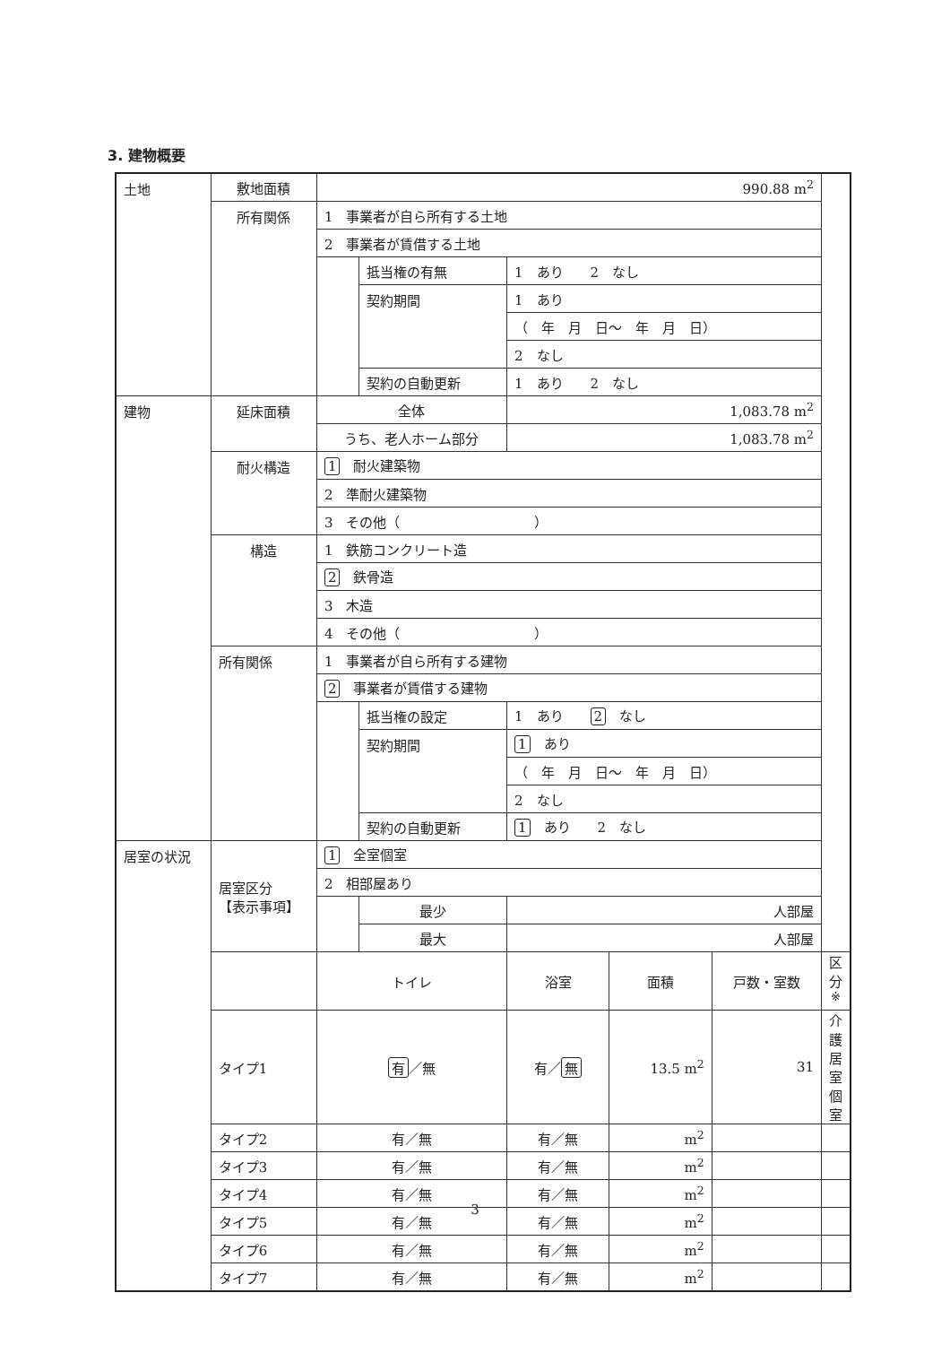3. 建物概要
| 土地 | 敷地面積 | 990.88 m<sup>2</sup> | | | | | |
| | 所有関係 | 1 事業者が自ら所有する土地 | | | | | |
| | | 2 事業者が賃借する土地 | | | | | |
| | | | 抵当権の有無 | 1 あり 2 なし | | | |
| | | | 契約期間 | 1 あり | | | |
| | | | | （ 年 月 日～ 年 月 日） | | | |
| | | | | 2 なし | | | |
| | | | 契約の自動更新 | 1 あり 2 なし | | | |
| 建物 | 延床面積 | 全体 | | 1,083.78 m<sup>2</sup> | | | |
| | | うち、老人ホーム部分 | | 1,083.78 m<sup>2</sup> | | | |
| | 耐火構造 | 1 耐火建築物 | | | | | |
| | | 2 準耐火建築物 | | | | | |
| | | 3 その他（ ） | | | | | |
| | 構造 | 1 鉄筋コンクリート造 | | | | | |
| | | 2 鉄骨造 | | | | | |
| | | 3 木造 | | | | | |
| | | 4 その他（ ） | | | | | |
| | 所有関係 | 1 事業者が自ら所有する建物 | | | | | |
| | | 2 事業者が賃借する建物 | | | | | |
| | | | 抵当権の設定 | 1 あり 2 なし | | | |
| | | | 契約期間 | 1 あり | | | |
| | | | | （ 年 月 日～ 年 月 日） | | | |
| | | | | 2 なし | | | |
| | | | 契約の自動更新 | 1 あり 2 なし | | | |
| 居室の状況 | 居室区分 【表示事項】 | 1 全室個室 | | | | | |
| | | 2 相部屋あり | | | | | |
| | | | 最少 | 人部屋 | | | |
| | | | 最大 | 人部屋 | | | |
| | | トイレ | | 浴室 | 面積 | 戸数・室数 | 区分<sup>※</sup> |
| | タイプ1 | 有 ／無 | | 有／ 無 | 13.5 m<sup>2</sup> | 31 | 介護居室個室 |
| | タイプ2 | 有／無 | | 有／無 | m<sup>2</sup> | | |
| | タイプ3 | 有／無 | | 有／無 | m<sup>2</sup> | | |
| | タイプ4 | 有／無 | | 有／無 | m<sup>2</sup> | | |
| | タイプ5 | 有／無 | | 有／無 | m<sup>2</sup> | | |
| | タイプ6 | 有／無 | | 有／無 | m<sup>2</sup> | | |
| | タイプ7 | 有／無 | | 有／無 | m<sup>2</sup> | | |
3